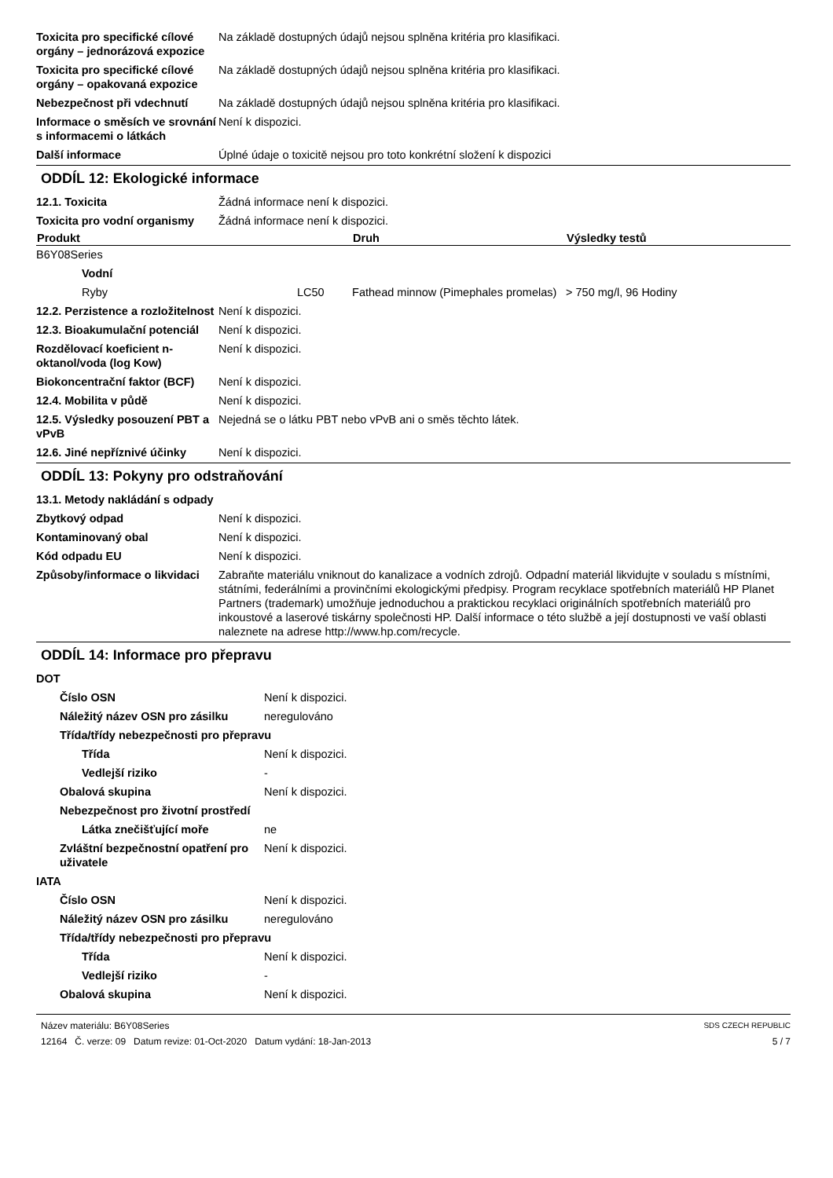| Toxicita pro specifické cílové orgány – jednorázová expozice | Na základě dostupných údajů nejsou splněna kritéria pro klasifikaci. |
| Toxicita pro specifické cílové orgány – opakovaná expozice | Na základě dostupných údajů nejsou splněna kritéria pro klasifikaci. |
| Nebezpečnost při vdechnutí | Na základě dostupných údajů nejsou splněna kritéria pro klasifikaci. |
| Informace o směsích ve srovnání s informacemi o látkách | Není k dispozici. |
| Další informace | Úplné údaje o toxicitě nejsou pro toto konkrétní složení k dispozici |
ODDÍL 12: Ekologické informace
| 12.1. Toxicita | Žádná informace není k dispozici. |
| Toxicita pro vodní organismy | Žádná informace není k dispozici. |
| Produkt | | Druh | Výsledky testů |
| --- | --- | --- | --- |
| B6Y08Series | | | |
| Vodní | | | |
| Ryby | LC50 | Fathead minnow (Pimephales promelas) | > 750 mg/l, 96 Hodiny |
| 12.2. Perzistence a rozložitelnost | Není k dispozici. |
| 12.3. Bioakumulační potenciál | Není k dispozici. |
| Rozdělovací koeficient n-oktanol/voda (log Kow) | Není k dispozici. |
| Biokoncentrační faktor (BCF) | Není k dispozici. |
| 12.4. Mobilita v půdě | Není k dispozici. |
| 12.5. Výsledky posouzení PBT a vPvB | Nejedná se o látku PBT nebo vPvB ani o směs těchto látek. |
| 12.6. Jiné nepříznivé účinky | Není k dispozici. |
ODDÍL 13: Pokyny pro odstraňování
| 13.1. Metody nakládání s odpady | |
| Zbytkový odpad | Není k dispozici. |
| Kontaminovaný obal | Není k dispozici. |
| Kód odpadu EU | Není k dispozici. |
| Způsoby/informace o likvidaci | Zabraňte materiálu vniknout do kanalizace a vodních zdrojů. Odpadní materiál likvidujte v souladu s místními, státními, federálními a provinčními ekologickými předpisy. Program recyklace spotřebních materiálů HP Planet Partners (trademark) umožňuje jednoduchou a praktickou recyklaci originálních spotřebních materiálů pro inkoustové a laserové tiskárny společnosti HP. Další informace o této službě a její dostupnosti ve vaší oblasti naleznete na adrese http://www.hp.com/recycle. |
ODDÍL 14: Informace pro přepravu
| DOT | |
| Číslo OSN | Není k dispozici. |
| Náležitý název OSN pro zásilku | neregulováno |
| Třída/třídy nebezpečnosti pro přepravu | |
| Třída | Není k dispozici. |
| Vedlejší riziko | - |
| Obalová skupina | Není k dispozici. |
| Nebezpečnost pro životní prostředí | |
| Látka znečišťující moře | ne |
| Zvláštní bezpečnostní opatření pro uživatele | Není k dispozici. |
| IATA | |
| Číslo OSN | Není k dispozici. |
| Náležitý název OSN pro zásilku | neregulováno |
| Třída/třídy nebezpečnosti pro přepravu | |
| Třída | Není k dispozici. |
| Vedlejší riziko | - |
| Obalová skupina | Není k dispozici. |
Název materiálu: B6Y08Series
12164 Č. verze: 09 Datum revize: 01-Oct-2020 Datum vydání: 18-Jan-2013
SDS CZECH REPUBLIC
5 / 7